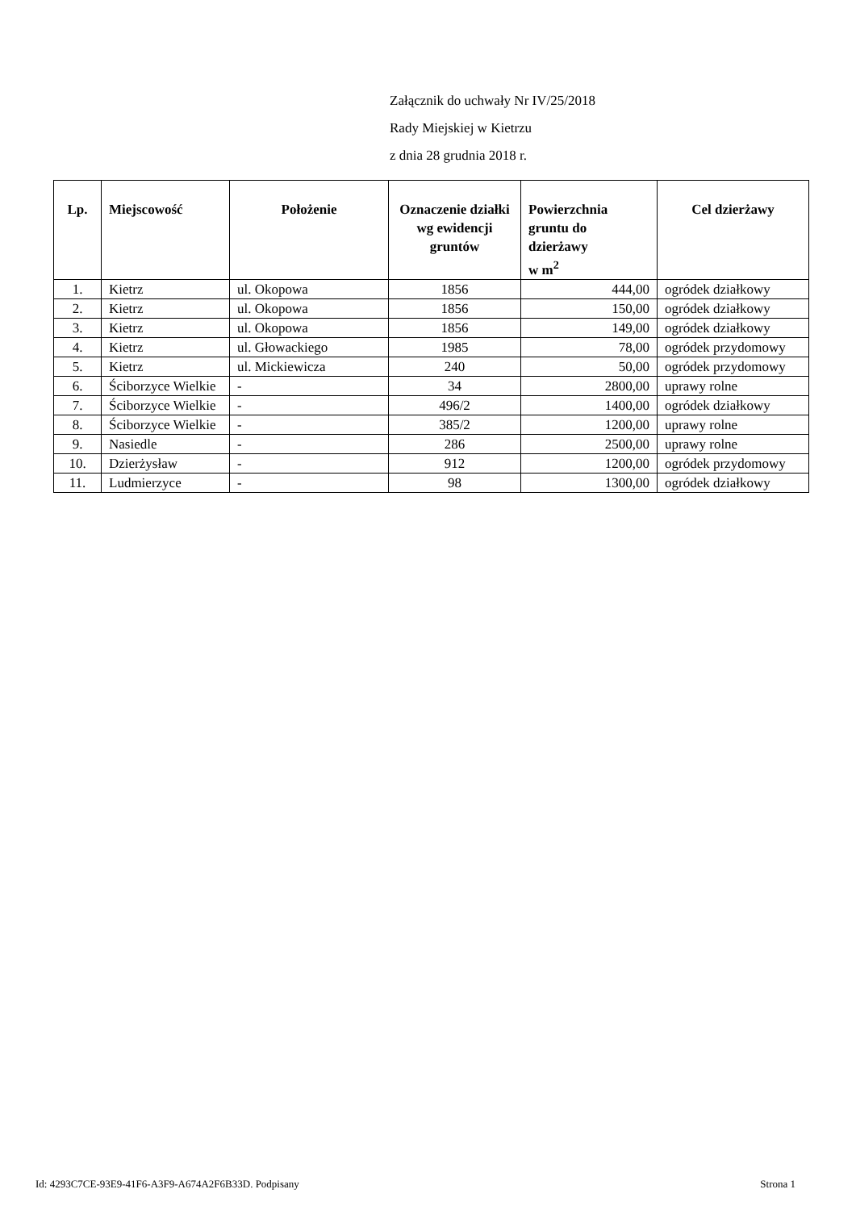Załącznik do uchwały Nr IV/25/2018
Rady Miejskiej w Kietrzu
z dnia 28 grudnia 2018 r.
| Lp. | Miejscowość | Położenie | Oznaczenie działki wg ewidencji gruntów | Powierzchnia gruntu do dzierżawy w m<sup>2</sup> | Cel dzierżawy |
| --- | --- | --- | --- | --- | --- |
| 1. | Kietrz | ul. Okopowa | 1856 | 444,00 | ogródek działkowy |
| 2. | Kietrz | ul. Okopowa | 1856 | 150,00 | ogródek działkowy |
| 3. | Kietrz | ul. Okopowa | 1856 | 149,00 | ogródek działkowy |
| 4. | Kietrz | ul. Głowackiego | 1985 | 78,00 | ogródek przydomowy |
| 5. | Kietrz | ul. Mickiewicza | 240 | 50,00 | ogródek przydomowy |
| 6. | Ściborzyce Wielkie | - | 34 | 2800,00 | uprawy rolne |
| 7. | Ściborzyce Wielkie | - | 496/2 | 1400,00 | ogródek działkowy |
| 8. | Ściborzyce Wielkie | - | 385/2 | 1200,00 | uprawy rolne |
| 9. | Nasiedle | - | 286 | 2500,00 | uprawy rolne |
| 10. | Dzierżysław | - | 912 | 1200,00 | ogródek przydomowy |
| 11. | Ludmierzyce | - | 98 | 1300,00 | ogródek działkowy |
Id: 4293C7CE-93E9-41F6-A3F9-A674A2F6B33D. Podpisany Strona 1